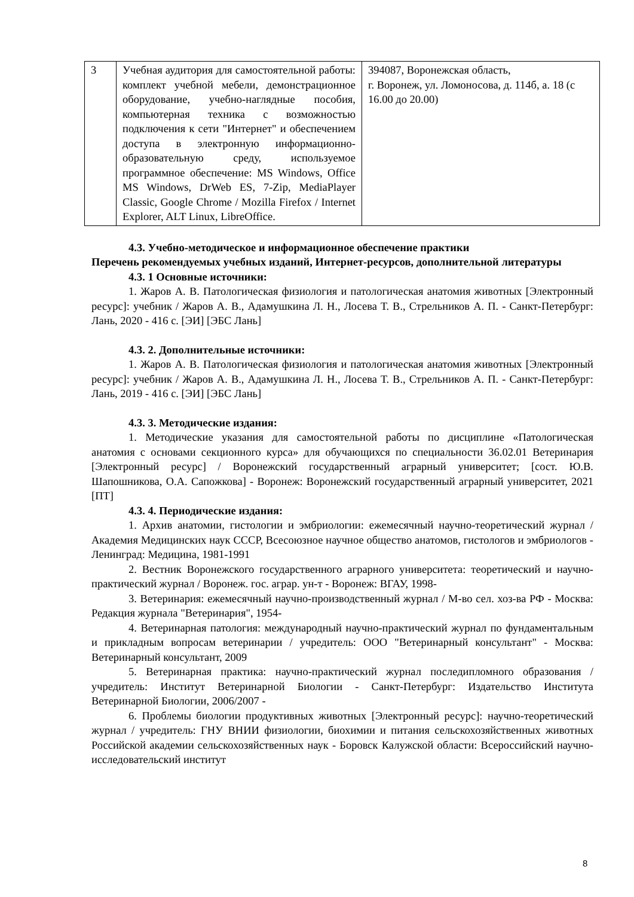| 3 | Учебная аудитория для самостоятельной работы: комплект учебной мебели, демонстрационное оборудование, учебно-наглядные пособия, компьютерная техника с возможностью подключения к сети "Интернет" и обеспечением доступа в электронную информационно-образовательную среду, используемое программное обеспечение: MS Windows, Office MS Windows, DrWeb ES, 7-Zip, MediaPlayer Classic, Google Chrome / Mozilla Firefox / Internet Explorer, ALT Linux, LibreOffice. | 394087, Воронежская область, г. Воронеж, ул. Ломоносова, д. 114б, а. 18 (с 16.00 до 20.00) |
4.3. Учебно-методическое и информационное обеспечение практики
Перечень рекомендуемых учебных изданий, Интернет-ресурсов, дополнительной литературы
4.3. 1 Основные источники:
1. Жаров А. В. Патологическая физиология и патологическая анатомия животных [Электронный ресурс]: учебник / Жаров А. В., Адамушкина Л. Н., Лосева Т. В., Стрельников А. П. - Санкт-Петербург: Лань, 2020 - 416 с. [ЭИ] [ЭБС Лань]
4.3. 2. Дополнительные источники:
1. Жаров А. В. Патологическая физиология и патологическая анатомия животных [Электронный ресурс]: учебник / Жаров А. В., Адамушкина Л. Н., Лосева Т. В., Стрельников А. П. - Санкт-Петербург: Лань, 2019 - 416 с. [ЭИ] [ЭБС Лань]
4.3. 3. Методические издания:
1. Методические указания для самостоятельной работы по дисциплине «Патологическая анатомия с основами секционного курса» для обучающихся по специальности 36.02.01 Ветеринария [Электронный ресурс] / Воронежский государственный аграрный университет; [сост. Ю.В. Шапошникова, О.А. Сапожкова] - Воронеж: Воронежский государственный аграрный университет, 2021 [ПТ]
4.3. 4. Периодические издания:
1. Архив анатомии, гистологии и эмбриологии: ежемесячный научно-теоретический журнал / Академия Медицинских наук СССР, Всесоюзное научное общество анатомов, гистологов и эмбриологов - Ленинград: Медицина, 1981-1991
2. Вестник Воронежского государственного аграрного университета: теоретический и научно-практический журнал / Воронеж. гос. аграр. ун-т - Воронеж: ВГАУ, 1998-
3. Ветеринария: ежемесячный научно-производственный журнал / М-во сел. хоз-ва РФ - Москва: Редакция журнала "Ветеринария", 1954-
4. Ветеринарная патология: международный научно-практический журнал по фундаментальным и прикладным вопросам ветеринарии / учредитель: ООО "Ветеринарный консультант" - Москва: Ветеринарный консультант, 2009
5. Ветеринарная практика: научно-практический журнал последипломного образования / учредитель: Институт Ветеринарной Биологии - Санкт-Петербург: Издательство Института Ветеринарной Биологии, 2006/2007 -
6. Проблемы биологии продуктивных животных [Электронный ресурс]: научно-теоретический журнал / учредитель: ГНУ ВНИИ физиологии, биохимии и питания сельскохозяйственных животных Российской академии сельскохозяйственных наук - Боровск Калужской области: Всероссийский научно-исследовательский институт
8